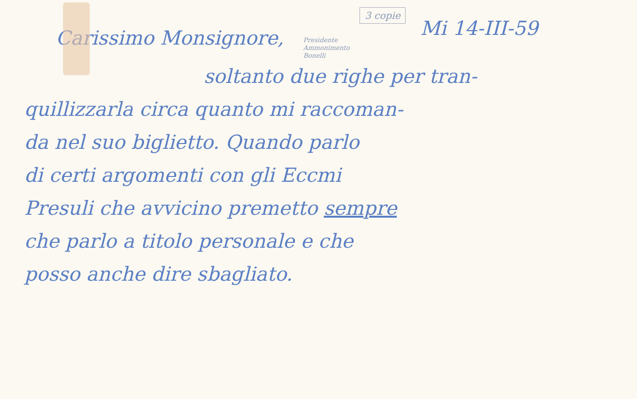Carissimo Monsignore,
Presidente
Ammonimento
Bonelli
3 copie
Mi 14-III-59
soltanto due righe per tran-
quillizzarla circa quanto mi raccoman-
da nel suo biglietto. Quando parlo
di certi argomenti con gli Eccmi
Presuli che avvicino premetto sempre
che parlo a titolo personale e che
posso anche dire sbagliato.